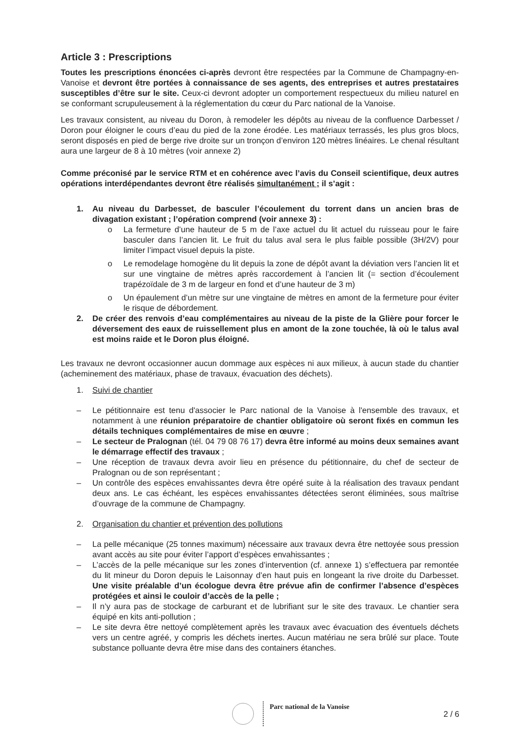Article 3 : Prescriptions
Toutes les prescriptions énoncées ci-après devront être respectées par la Commune de Champagny-en-Vanoise et devront être portées à connaissance de ses agents, des entreprises et autres prestataires susceptibles d’être sur le site. Ceux-ci devront adopter un comportement respectueux du milieu naturel en se conformant scrupuleusement à la réglementation du cœur du Parc national de la Vanoise.
Les travaux consistent, au niveau du Doron, à remodeler les dépôts au niveau de la confluence Darbesset / Doron pour éloigner le cours d’eau du pied de la zone érodée. Les matériaux terrassés, les plus gros blocs, seront disposés en pied de berge rive droite sur un tronçon d’environ 120 mètres linéaires. Le chenal résultant aura une largeur de 8 à 10 mètres (voir annexe 2)
Comme préconisé par le service RTM et en cohérence avec l’avis du Conseil scientifique, deux autres opérations interdépendantes devront être réalisés simultanément ; il s’agit :
1. Au niveau du Darbesset, de basculer l’écoulement du torrent dans un ancien bras de divagation existant ; l’opération comprend (voir annexe 3) :
o La fermeture d’une hauteur de 5 m de l’axe actuel du lit actuel du ruisseau pour le faire basculer dans l’ancien lit. Le fruit du talus aval sera le plus faible possible (3H/2V) pour limiter l’impact visuel depuis la piste.
o Le remodelage homogène du lit depuis la zone de dépôt avant la déviation vers l’ancien lit et sur une vingtaine de mètres après raccordement à l’ancien lit (= section d’écoulement trapézoïdale de 3 m de largeur en fond et d’une hauteur de 3 m)
o Un épaulement d’un mètre sur une vingtaine de mètres en amont de la fermeture pour éviter le risque de débordement.
2. De créer des renvois d’eau complémentaires au niveau de la piste de la Glière pour forcer le déversement des eaux de ruissellement plus en amont de la zone touchée, là où le talus aval est moins raide et le Doron plus éloigné.
Les travaux ne devront occasionner aucun dommage aux espèces ni aux milieux, à aucun stade du chantier (acheminement des matériaux, phase de travaux, évacuation des déchets).
1. Suivi de chantier
– Le pétitionnaire est tenu d'associer le Parc national de la Vanoise à l'ensemble des travaux, et notamment à une réunion préparatoire de chantier obligatoire où seront fixés en commun les détails techniques complémentaires de mise en œuvre ;
– Le secteur de Pralognan (tél. 04 79 08 76 17) devra être informé au moins deux semaines avant le démarrage effectif des travaux ;
– Une réception de travaux devra avoir lieu en présence du pétitionnaire, du chef de secteur de Pralognan ou de son représentant ;
– Un contrôle des espèces envahissantes devra être opéré suite à la réalisation des travaux pendant deux ans. Le cas échéant, les espèces envahissantes détectées seront éliminées, sous maîtrise d’ouvrage de la commune de Champagny.
2. Organisation du chantier et prévention des pollutions
– La pelle mécanique (25 tonnes maximum) nécessaire aux travaux devra être nettoyée sous pression avant accès au site pour éviter l’apport d’espèces envahissantes ;
– L’accès de la pelle mécanique sur les zones d’intervention (cf. annexe 1) s’effectuera par remontée du lit mineur du Doron depuis le Laisonnay d’en haut puis en longeant la rive droite du Darbesset. Une visite préalable d’un écologue devra être prévue afin de confirmer l’absence d’espèces protégées et ainsi le couloir d’accès de la pelle ;
– Il n’y aura pas de stockage de carburant et de lubrifiant sur le site des travaux. Le chantier sera équipé en kits anti-pollution ;
– Le site devra être nettoyé complètement après les travaux avec évacuation des éventuels déchets vers un centre agréé, y compris les déchets inertes. Aucun matériau ne sera brûlé sur place. Toute substance polluante devra être mise dans des containers étanches.
Parc national de la Vanoise
2 / 6